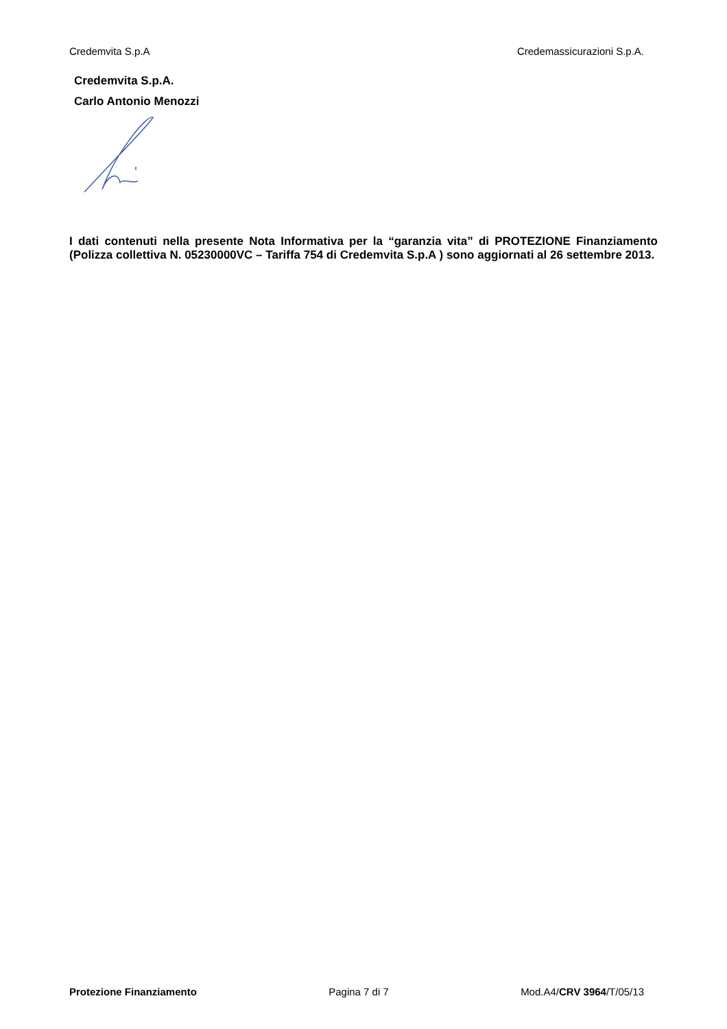Credemvita S.p.A Credemassicurazioni S.p.A.
Credemvita S.p.A.
Carlo Antonio Menozzi
I dati contenuti nella presente Nota Informativa per la “garanzia vita” di PROTEZIONE Finanziamento (Polizza collettiva N. 05230000VC – Tariffa 754 di Credemvita S.p.A ) sono aggiornati al 26 settembre 2013.
Protezione Finanziamento Pagina 7 di 7 Mod.A4/CRV 3964/T/05/13